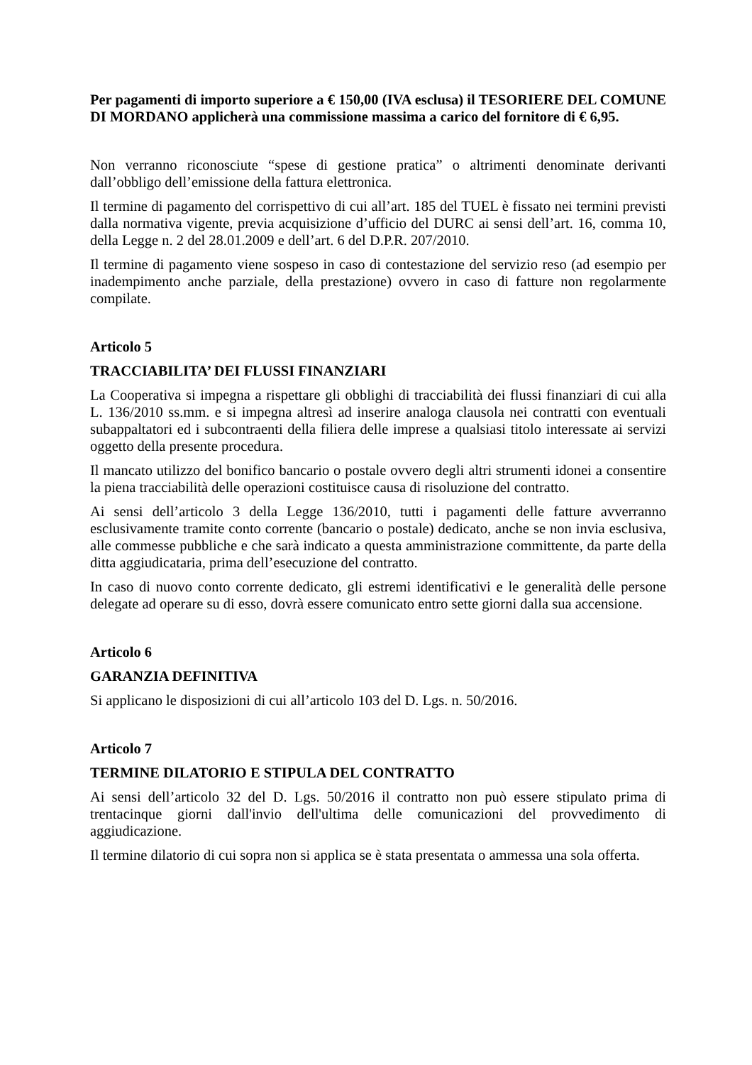Per pagamenti di importo superiore a € 150,00 (IVA esclusa) il TESORIERE DEL COMUNE DI MORDANO applicherà una commissione massima a carico del fornitore di € 6,95.
Non verranno riconosciute “spese di gestione pratica” o altrimenti denominate derivanti dall’obbligo dell’emissione della fattura elettronica.
Il termine di pagamento del corrispettivo di cui all’art. 185 del TUEL è fissato nei termini previsti dalla normativa vigente, previa acquisizione d’ufficio del DURC ai sensi dell’art. 16, comma 10, della Legge n. 2 del 28.01.2009 e dell’art. 6 del D.P.R. 207/2010.
Il termine di pagamento viene sospeso in caso di contestazione del servizio reso (ad esempio per inadempimento anche parziale, della prestazione) ovvero in caso di fatture non regolarmente compilate.
Articolo 5
TRACCIABILITA’ DEI FLUSSI FINANZIARI
La Cooperativa si impegna a rispettare gli obblighi di tracciabilità dei flussi finanziari di cui alla L. 136/2010 ss.mm. e si impegna altresì ad inserire analoga clausola nei contratti con eventuali subappaltatori ed i subcontraenti della filiera delle imprese a qualsiasi titolo interessate ai servizi oggetto della presente procedura.
Il mancato utilizzo del bonifico bancario o postale ovvero degli altri strumenti idonei a consentire la piena tracciabilità delle operazioni costituisce causa di risoluzione del contratto.
Ai sensi dell’articolo 3 della Legge 136/2010, tutti i pagamenti delle fatture avverranno esclusivamente tramite conto corrente (bancario o postale) dedicato, anche se non invia esclusiva, alle commesse pubbliche e che sarà indicato a questa amministrazione committente, da parte della ditta aggiudicataria, prima dell’esecuzione del contratto.
In caso di nuovo conto corrente dedicato, gli estremi identificativi e le generalità delle persone delegate ad operare su di esso, dovrà essere comunicato entro sette giorni dalla sua accensione.
Articolo 6
GARANZIA DEFINITIVA
Si applicano le disposizioni di cui all’articolo 103 del D. Lgs. n. 50/2016.
Articolo 7
TERMINE DILATORIO E STIPULA DEL CONTRATTO
Ai sensi dell’articolo 32 del D. Lgs. 50/2016 il contratto non può essere stipulato prima di trentacinque giorni dall'invio dell'ultima delle comunicazioni del provvedimento di aggiudicazione.
Il termine dilatorio di cui sopra non si applica se è stata presentata o ammessa una sola offerta.